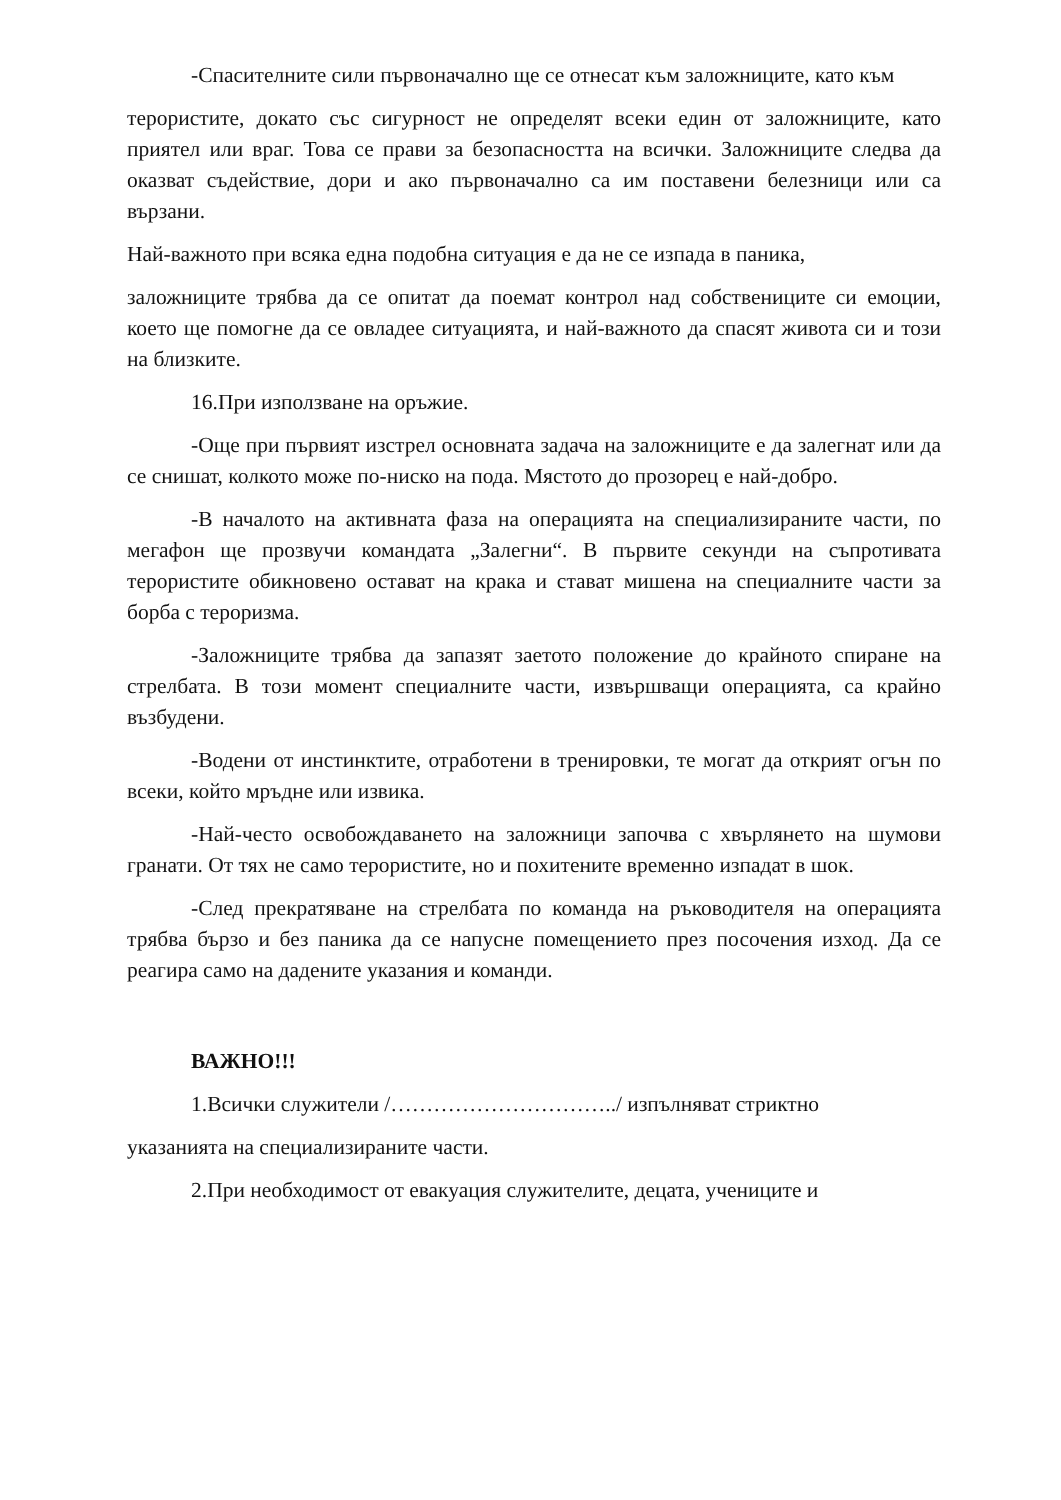-Спасителните сили първоначално ще се отнесат към заложниците, като към
терористите, докато със сигурност не определят всеки един от заложниците, като приятел или враг. Това се прави за безопасността на всички. Заложниците следва да оказват съдействие, дори и ако първоначално са им поставени белезници или са вързани.
Най-важното при всяка една подобна ситуация е да не се изпада в паника,
заложниците трябва да се опитат да поемат контрол над собствениците си емоции, което ще помогне да се овладее ситуацията, и най-важното да спасят живота си и този на близките.
16.При използване на оръжие.
-Още при първият изстрел основната задача на заложниците е да залегнат или да се снишат, колкото може по-ниско на пода. Мястото до прозорец е най-добро.
-В началото на активната фаза на операцията на специализираните части, по мегафон ще прозвучи командата „Залегни“. В първите секунди на съпротивата терористите обикновено остават на крака и стават мишена на специалните части за борба с тероризма.
-Заложниците трябва да запазят заетото положение до крайното спиране на стрелбата. В този момент специалните части, извършващи операцията, са крайно възбудени.
-Водени от инстинктите, отработени в тренировки, те могат да открият огън по всеки, който мръдне или извика.
-Най-често освобождаването на заложници започва с хвърлянето на шумови гранати. От тях не само терористите, но и похитените временно изпадат в шок.
-След прекратяване на стрелбата по команда на ръководителя на операцията трябва бързо и без паника да се напусне помещението през посочения изход. Да се реагира само на дадените указания и команди.
ВАЖНО!!!
1.Всички служители /…………………………../ изпълняват стриктно
указанията на специализираните части.
2.При необходимост от евакуация служителите, децата, учениците и